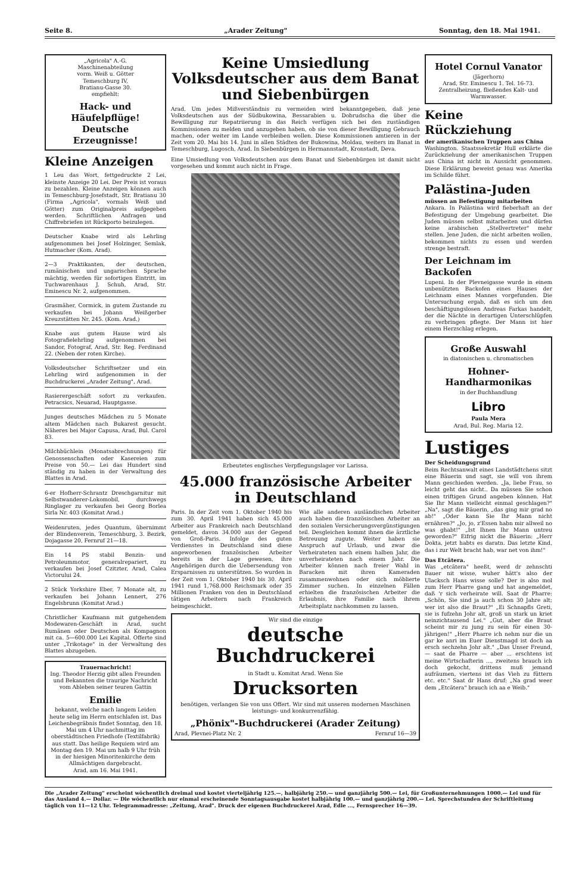Seite 8. „Arader Zeitung" Sonntag, den 18. Mai 1941.
„Agricola" A.-G.
Maschinenabteilung
vorm. Weiß u. Götter
Temeschburg IV,
Bratianu-Gasse 30.
empfiehlt:
Hack- und Häufelpflüge!
Deutsche Erzeugnisse!
Kleine Anzeigen
1 Leu das Wort, fettgedruckte 2 Lei, kleinste Anzeige 20 Lei. Der Preis ist voraus zu bezahlen. Kleine Anzeigen können auch in Temeschburg-Josefstadt, Str. Bratianu 30 (Firma „Agricola", vormals Weiß und Götter) zum Originalpreis aufgegeben werden. Schriftlichen Anfragen und Chiffrebriefen ist Rückporto beizulegen.
Deutscher Knabe wird als Lehrling aufgenommen bei Josef Holzinger, Semlak, Hutmacher (Kom. Arad).
2—3 Praktikanten, der deutschen, rumänischen und ungarischen Sprache mächtig, werden für sofortigen Eintritt, im Tuchwarenhaus J. Schuh, Arad, Str. Eminescu Nr. 2, aufgenommen.
Grasmäher, Cormick, in gutem Zustande zu verkaufen bei Johann Weißgerber Kreuzstätten Nr. 245. (Kom. Arad.)
Knabe aus gutem Hause wird als Fotografielehrling aufgenommen bei Sandor, Fotograf, Arad, Str. Reg. Ferdinand 22. (Neben der roten Kirche).
Volksdeutscher Schriftsetzer und ein Lehrling wird aufgenommen in der Buchdruckerei „Arader Zeitung", Arad.
Rasierergeschäft sofort zu verkaufen. Petracsics, Neuarad, Hauptgasse.
Junges deutsches Mädchen zu 5 Monate altem Mädchen nach Bukarest gesucht. Näheres bei Major Capusa, Arad, Bul. Carol 83.
Milchbüchlein (Monatsabrechnungen) für Genossenschaften oder Kasereien zum Preise von 50.— Lei das Hundert sind ständig zu haben in der Verwaltung des Blattes in Arad.
6-er Hofherr-Schrantz Dreschgarnitur mit Selbstwanderer-Lokomobil, durchwegs Ringlager zu verkaufen bei Georg Borlea Sirla Nr. 403 (Komitat Arad.)
Weidenruten, jedes Quantum, übernimmt der Blindenverein, Temeschburg, 3. Bezirk, Dojagasse 20, Fernruf 21—18.
Ein 14 PS stabil Benzin- und Petroleummotor, generalrepariert, zu verkaufen bei Josef Czitzter, Arad, Calea Victorului 24.
2 Stück Yorkshire Eber, 7 Monate alt, zu verkaufen bei Johann Lennert, 276 Engelsbrunn (Komitat Arad.)
Christlicher Kaufmann mit gutgehendem Modewaren-Geschäft in Arad, sucht Rumänen oder Deutschen als Kompagnon mit ca. 5—600.000 Lei Kapital. Offerte sind unter „Trikotage" in der Verwaltung des Blattes abzugeben.
Trauernachricht!
Ing. Theodor Herzig gibt allen Freunden und Bekannten die traurige Nachricht vom Ableben seiner teuren Gattin
Emilie
bekannt, welche nach langem Leiden heute selig im Herrn entschlafen ist. Das Leichenbegräbnis findet Sonntag, den 18. Mai um 4 Uhr nachmittag im oberstädtischen Friedhofe (Textilfabrik) aus statt. Das heilige Requiem wird am Montag den 19. Mai um halb 9 Uhr früh in der hiesigen Minoritenkirche dem Allmächtigen dargebracht.
Arad, am 16. Mai 1941.
Keine Umsiedlung Volksdeutscher aus dem Banat und Siebenbürgen
Arad. Um jedes Mißverständnis zu vermeiden wird bekanntgegeben, daß jene Volksdeutschen aus der Südbukowina, Bessarabien u. Dobrudscha die über die Bewilligung zur Repatriierung in das Reich verfügen sich bei den zuständigen Kommissionen zu melden und anzugeben haben, ob sie von dieser Bewilligung Gebrauch machen, oder weiter im Lande verbleiben wollen. Diese Kommissionen amtieren in der Zeit vom 20. Mai bis 14. Juni in allen Städten der Bukowina, Moldau, weiters im Banat in Temeschburg, Lugosch, Arad. In Siebenbürgen in Hermannstadt, Kronstadt, Deva.
Eine Umsiedlung von Volksdeutschen aus dem Banat und Siebenbürgen ist damit nicht vorgesehen und kommt auch nicht in Frage.
Erbeutetes englisches Verpflegungslager vor Larissa.
45.000 französische Arbeiter in Deutschland
Paris. In der Zeit vom 1. Oktober 1940 bis zum 30. April 1941 haben sich 45.000 Arbeiter aus Frankreich nach Deutschland gemeldet, davon 34.000 aus der Gegend von Groß-Paris. Infolge des guten Verdienstes in Deutschland sind diese angeworbenen französischen Arbeiter bereits in der Lage gewesen, ihre Angehörigen durch die Uebersendung von Ersparnissen zu unterstützen. So wurden in der Zeit vom 1. Oktober 1940 bis 30. April 1941 rund 1,768.000 Reichsmark oder 35 Millionen Franken von den in Deutschland tätigen Arbeitern nach Frankreich heimgeschickt.
Wie alle anderen ausländischen Arbeiter auch haben die französischen Arbeiter an den sozialen Versicherungsvergünstigungen teil. Desgleichen kommt ihnen die ärztliche Betreuung zugute. Weiter haben sie Anspruch auf Urlaub, und zwar die Verheirateten nach einem halben Jahr, die unverheirateten nach einem Jahr. Die Arbeiter können nach freier Wahl in Baracken mit ihren Kameraden zusammenwohnen oder sich möblierte Zimmer suchen. In einzelnen Fällen erhielten die französischen Arbeiter die Erlaubnis, ihre Familie nach ihrem Arbeitsplatz nachkommen zu lassen.
Wir sind die einzige
deutsche Buchdruckerei
in Stadt u. Komitat Arad. Wenn Sie
Drucksorten
benötigen, verlangen Sie von uns Offert. Wir sind mit unseren modernen Maschinen leistungs- und konkurrenzfähig.
„Phönix"-Buchdruckerei (Arader Zeitung)
Arad, Plevnei-Platz Nr. 2 Fernruf 16—39
Hotel Cornul Vanator
(Jägerhorn)
Arad, Str. Eminescu 1. Tel. 16-73.
Zentralheizung, fließendes Kalt- und Warmwasser.
Keine Rückziehung
der amerikanischen Truppen aus China
Washington. Staatssekretär Hull erklärte die Zurückziehung der amerikanischen Truppen aus China ist nicht in Aussicht genommen. Diese Erklärung beweist genau was Amerika im Schilde führt.
Palästina-Juden
müssen an Befestigung mitarbeiten
Ankara. In Palästina wird fieberhaft an der Befestigung der Umgebung gearbeitet. Die Juden müssen selbst mitarbeiten und dürfen keine arabischen „Stellvertreter" mehr stellen. Jene Juden, die nicht arbeiten wollen, bekommen nichts zu essen und werden strenge bestraft.
Der Leichnam im Backofen
Lupeni. In der Plevneigasse wurde in einem unbenützten Backofen eines Hauses der Leichnam eines Mannes vorgefunden. Die Untersuchung ergab, daß es sich um den beschäftigungslosen Andreas Farkas handelt, der die Nächte in derartigen Unterschlüpfen zu verbringen pflegte. Der Mann ist hier einem Herzschlag erlegen.
Große Auswahl
in diatonischen u. chromatischen
Hohner-Handharmonikas
in der Buchhandlung
Libro
Paula Mera
Arad, Bul. Reg. Maria 12.
Lustiges
Der Scheidungsgrund
Beim Rechtsanwalt eines Landstädtchens sitzt eine Bäuerin und sagt, sie will von ihrem Mann geschieden werden. „Ja, liebe Frau, so leicht geht das nicht.. Da müssen Sie schon einen triftigen Grund angeben können. Hat Sie Ihr Mann vielleicht einmal geschlagen?" „Na", sagt die Bäuerin, „das ging mir grad no ab!" „Oder kann Sie Ihr Mann nicht ernähren?" „Jo, jo, z'Essen habn mir allweil no was ghabt!" „Ist Ihnen Ihr Mann untreu geworden?" Eifrig nickt die Bäuerin: „Herr Dokta, jetzt habts es daratn. Das letzte Kind, das i zur Welt bracht hab, war net von ihm!"
Das Etcätera.
Was „etcätera" heeßt, werd dr zehnschti Bauer nit wisse, wuher hätt's also der Ulacksch Hans wisse solle? Der is also mol zum Herr Pharre gang und hat angemeldet, daß 'r sich verheirate will. Saat dr Pharre: „Schön, Sie sind ja auch schon 30 Jahre alt; wer ist also die Braut?" „Ei Schnapfls Greti, sie is fufzehn Johr alt, groß un stark un kriet neinzichtausend Lei." „Gut, aber die Braut scheint mir zu jung zu sein für einen 30-jährigen!" „Herr Pharre ich nehm nur die un gar ke anri im Euer Dienstmagd ist doch aa ersch sechzehn Johr alt." „Das Unser Freund, — saat de Pharre — aber ... erschtens ist meine Wirtschafterin ..., zweitens brauch ich doch gekocht, drittens muß jemand aufräumen, viertens ist das Vieh zu füttern etc. etc." Saat dr Hans druf: „Na grad weer dem „Etcätera" brauch ich aa e Weib."
Die „Arader Zeitung" erscheint wöchentlich dreimal und kostet vierteljährig 125.—, halbjährig 250.— und ganzjährig 500.— Lei, für Großunternehmungen 1000.— Lei und für das Ausland 4.— Dollar. — Die wöchentlich nur einmal erscheinende Sonntagsausgabe kostet halbjährig 100.— und ganzjährig 200.— Lei. Sprechstunden der Schriftleitung täglich von 11—12 Uhr. Telegrammadresse: „Zeitung, Arad". Druck der eigenen Buchdruckerei Arad, Edle ..., Fernsprecher 16—39.